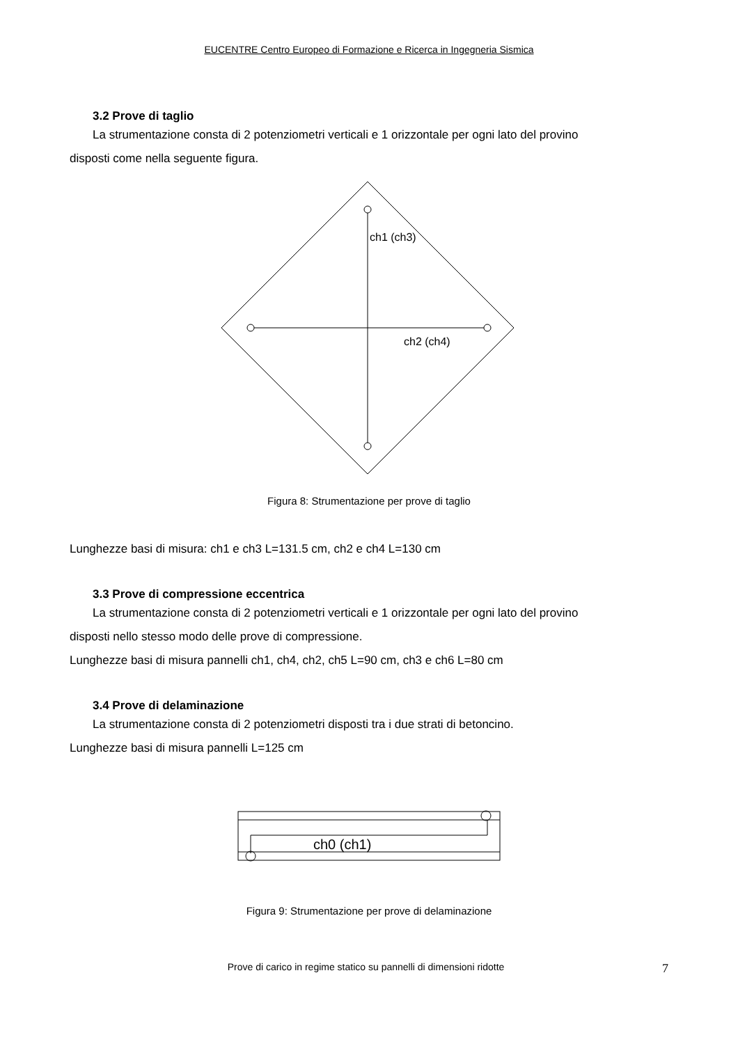EUCENTRE Centro Europeo di Formazione e Ricerca in Ingegneria Sismica
3.2 Prove di taglio
La strumentazione consta di 2 potenziometri verticali e 1 orizzontale per ogni lato del provino
disposti come nella seguente figura.
ch1 (ch3)
ch2 (ch4)
Figura 8: Strumentazione per prove di taglio
Lunghezze basi di misura: ch1 e ch3 L=131.5 cm, ch2 e ch4 L=130 cm
3.3 Prove di compressione eccentrica
La strumentazione consta di 2 potenziometri verticali e 1 orizzontale per ogni lato del provino
disposti nello stesso modo delle prove di compressione.
Lunghezze basi di misura pannelli ch1, ch4, ch2, ch5 L=90 cm, ch3 e ch6 L=80 cm
3.4 Prove di delaminazione
La strumentazione consta di 2 potenziometri disposti tra i due strati di betoncino.
Lunghezze basi di misura pannelli L=125 cm
ch0 (ch1)
Figura 9: Strumentazione per prove di delaminazione
Prove di carico in regime statico su pannelli di dimensioni ridotte 7